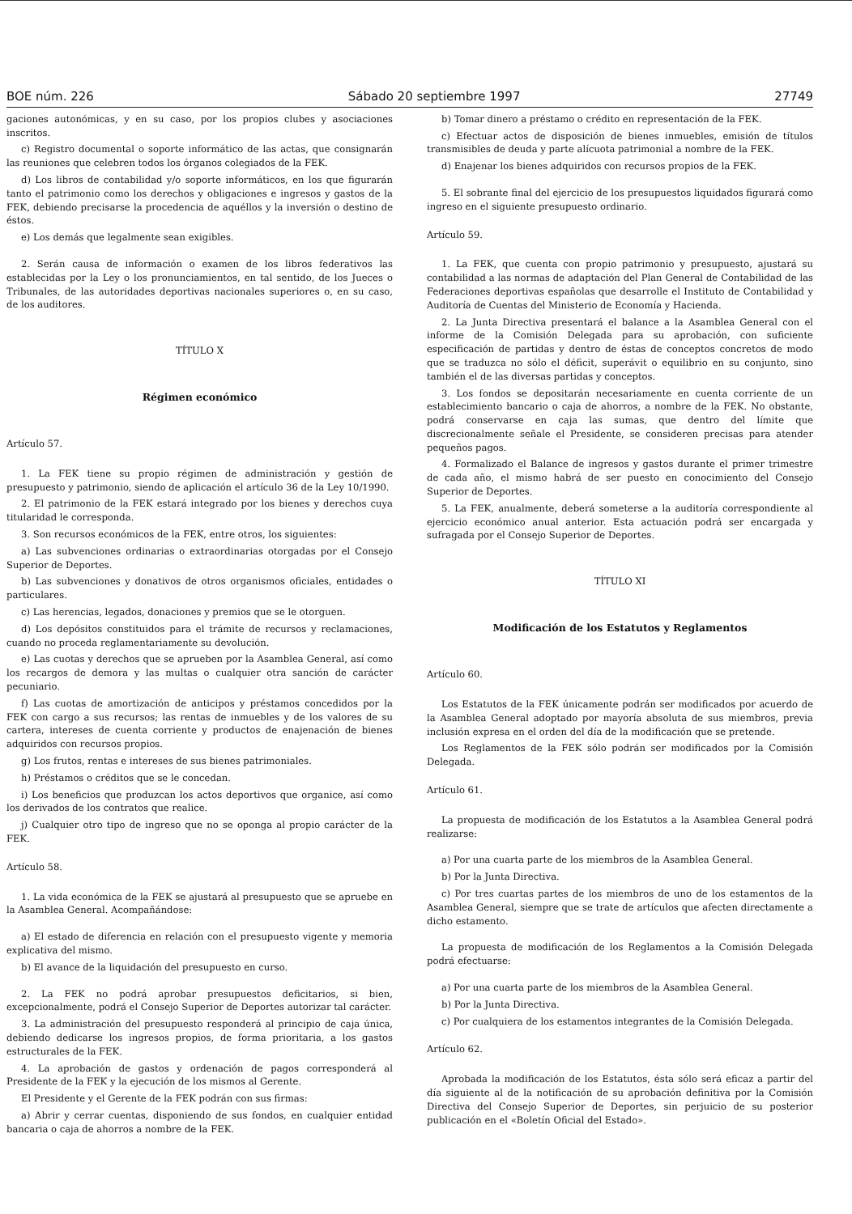BOE núm. 226 Sábado 20 septiembre 1997 27749
gaciones autonómicas, y en su caso, por los propios clubes y asociaciones inscritos.
c) Registro documental o soporte informático de las actas, que consignarán las reuniones que celebren todos los órganos colegiados de la FEK.
d) Los libros de contabilidad y/o soporte informáticos, en los que figurarán tanto el patrimonio como los derechos y obligaciones e ingresos y gastos de la FEK, debiendo precisarse la procedencia de aquéllos y la inversión o destino de éstos.
e) Los demás que legalmente sean exigibles.
2. Serán causa de información o examen de los libros federativos las establecidas por la Ley o los pronunciamientos, en tal sentido, de los Jueces o Tribunales, de las autoridades deportivas nacionales superiores o, en su caso, de los auditores.
TÍTULO X
Régimen económico
Artículo 57.
1. La FEK tiene su propio régimen de administración y gestión de presupuesto y patrimonio, siendo de aplicación el artículo 36 de la Ley 10/1990.
2. El patrimonio de la FEK estará integrado por los bienes y derechos cuya titularidad le corresponda.
3. Son recursos económicos de la FEK, entre otros, los siguientes:
a) Las subvenciones ordinarias o extraordinarias otorgadas por el Consejo Superior de Deportes.
b) Las subvenciones y donativos de otros organismos oficiales, entidades o particulares.
c) Las herencias, legados, donaciones y premios que se le otorguen.
d) Los depósitos constituidos para el trámite de recursos y reclamaciones, cuando no proceda reglamentariamente su devolución.
e) Las cuotas y derechos que se aprueben por la Asamblea General, así como los recargos de demora y las multas o cualquier otra sanción de carácter pecuniario.
f) Las cuotas de amortización de anticipos y préstamos concedidos por la FEK con cargo a sus recursos; las rentas de inmuebles y de los valores de su cartera, intereses de cuenta corriente y productos de enajenación de bienes adquiridos con recursos propios.
g) Los frutos, rentas e intereses de sus bienes patrimoniales.
h) Préstamos o créditos que se le concedan.
i) Los beneficios que produzcan los actos deportivos que organice, así como los derivados de los contratos que realice.
j) Cualquier otro tipo de ingreso que no se oponga al propio carácter de la FEK.
Artículo 58.
1. La vida económica de la FEK se ajustará al presupuesto que se apruebe en la Asamblea General. Acompañándose:
a) El estado de diferencia en relación con el presupuesto vigente y memoria explicativa del mismo.
b) El avance de la liquidación del presupuesto en curso.
2. La FEK no podrá aprobar presupuestos deficitarios, si bien, excepcionalmente, podrá el Consejo Superior de Deportes autorizar tal carácter.
3. La administración del presupuesto responderá al principio de caja única, debiendo dedicarse los ingresos propios, de forma prioritaria, a los gastos estructurales de la FEK.
4. La aprobación de gastos y ordenación de pagos corresponderá al Presidente de la FEK y la ejecución de los mismos al Gerente.
El Presidente y el Gerente de la FEK podrán con sus firmas:
a) Abrir y cerrar cuentas, disponiendo de sus fondos, en cualquier entidad bancaria o caja de ahorros a nombre de la FEK.
b) Tomar dinero a préstamo o crédito en representación de la FEK.
c) Efectuar actos de disposición de bienes inmuebles, emisión de títulos transmisibles de deuda y parte alícuota patrimonial a nombre de la FEK.
d) Enajenar los bienes adquiridos con recursos propios de la FEK.
5. El sobrante final del ejercicio de los presupuestos liquidados figurará como ingreso en el siguiente presupuesto ordinario.
Artículo 59.
1. La FEK, que cuenta con propio patrimonio y presupuesto, ajustará su contabilidad a las normas de adaptación del Plan General de Contabilidad de las Federaciones deportivas españolas que desarrolle el Instituto de Contabilidad y Auditoría de Cuentas del Ministerio de Economía y Hacienda.
2. La Junta Directiva presentará el balance a la Asamblea General con el informe de la Comisión Delegada para su aprobación, con suficiente especificación de partidas y dentro de éstas de conceptos concretos de modo que se traduzca no sólo el déficit, superávit o equilibrio en su conjunto, sino también el de las diversas partidas y conceptos.
3. Los fondos se depositarán necesariamente en cuenta corriente de un establecimiento bancario o caja de ahorros, a nombre de la FEK. No obstante, podrá conservarse en caja las sumas, que dentro del límite que discrecionalmente señale el Presidente, se consideren precisas para atender pequeños pagos.
4. Formalizado el Balance de ingresos y gastos durante el primer trimestre de cada año, el mismo habrá de ser puesto en conocimiento del Consejo Superior de Deportes.
5. La FEK, anualmente, deberá someterse a la auditoría correspondiente al ejercicio económico anual anterior. Esta actuación podrá ser encargada y sufragada por el Consejo Superior de Deportes.
TÍTULO XI
Modificación de los Estatutos y Reglamentos
Artículo 60.
Los Estatutos de la FEK únicamente podrán ser modificados por acuerdo de la Asamblea General adoptado por mayoría absoluta de sus miembros, previa inclusión expresa en el orden del día de la modificación que se pretende.
Los Reglamentos de la FEK sólo podrán ser modificados por la Comisión Delegada.
Artículo 61.
La propuesta de modificación de los Estatutos a la Asamblea General podrá realizarse:
a) Por una cuarta parte de los miembros de la Asamblea General.
b) Por la Junta Directiva.
c) Por tres cuartas partes de los miembros de uno de los estamentos de la Asamblea General, siempre que se trate de artículos que afecten directamente a dicho estamento.
La propuesta de modificación de los Reglamentos a la Comisión Delegada podrá efectuarse:
a) Por una cuarta parte de los miembros de la Asamblea General.
b) Por la Junta Directiva.
c) Por cualquiera de los estamentos integrantes de la Comisión Delegada.
Artículo 62.
Aprobada la modificación de los Estatutos, ésta sólo será eficaz a partir del día siguiente al de la notificación de su aprobación definitiva por la Comisión Directiva del Consejo Superior de Deportes, sin perjuicio de su posterior publicación en el «Boletín Oficial del Estado».